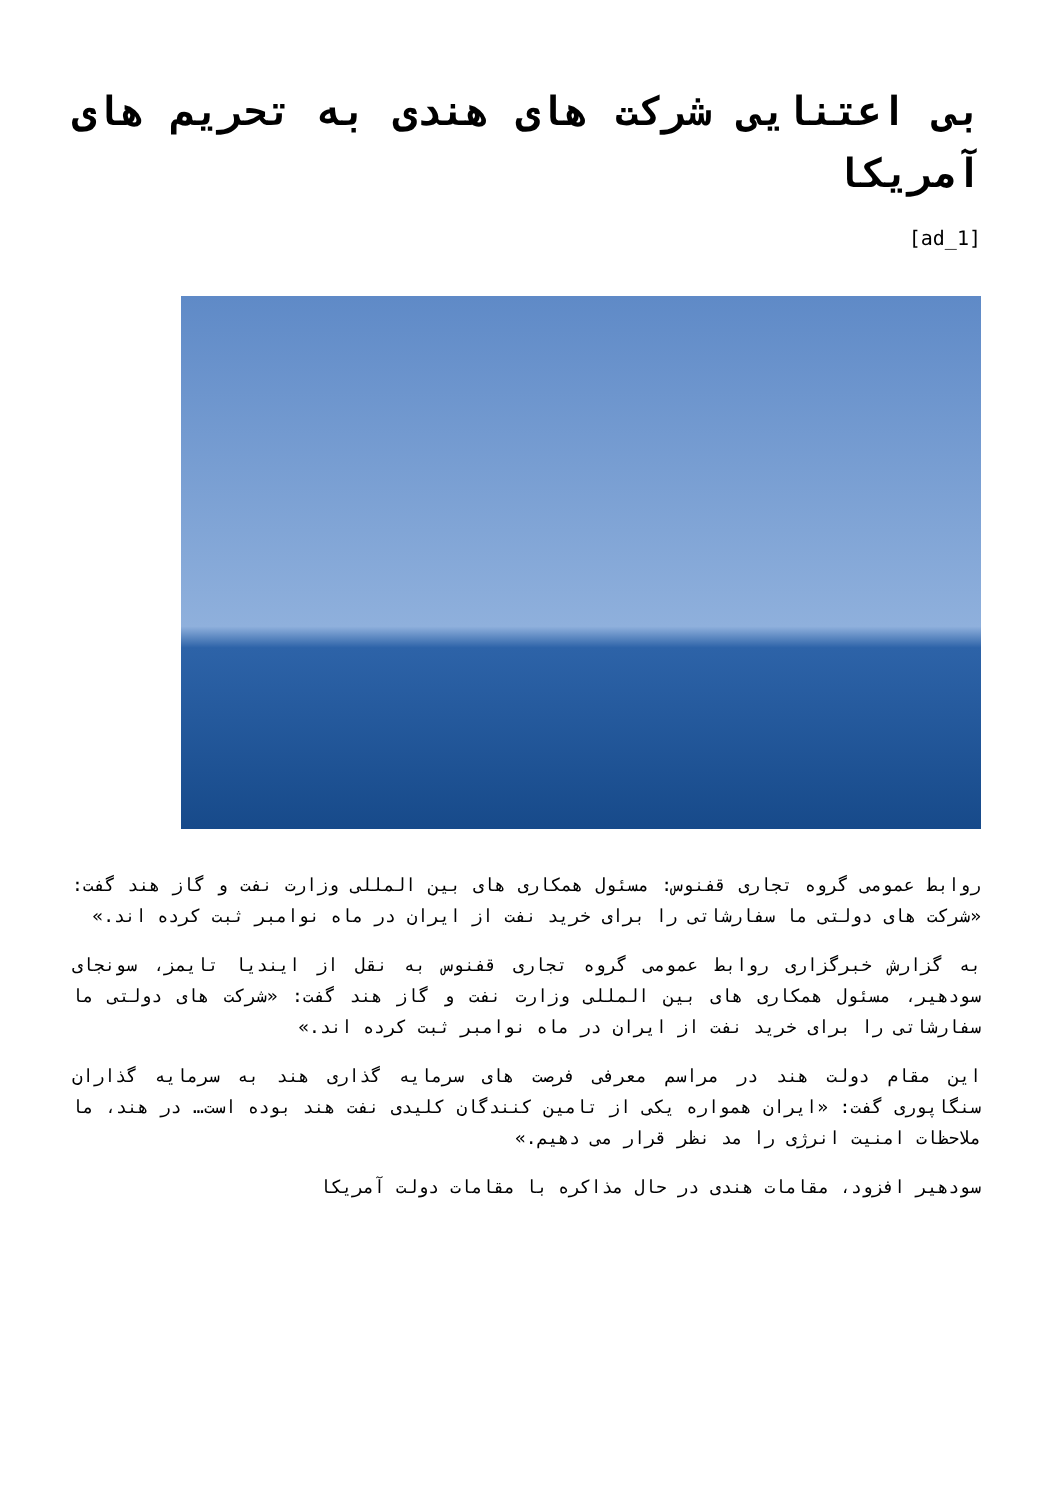بی اعتنایی شرکت های هندی به تحریم های آمریکا
[ad_1]
روابط عمومی گروه تجاری قفنوس: مسئول همکاری های بین المللی وزارت نفت و گاز هند گفت: «شرکت های دولتی ما سفارشاتی را برای خرید نفت از ایران در ماه نوامبر ثبت کرده اند.»
به گزارش خبرگزاری روابط عمومی گروه تجاری قفنوس به نقل از ایندیا تایمز، سونجای سودهیر، مسئول همکاری های بین المللی وزارت نفت و گاز هند گفت: «شرکت های دولتی ما سفارشاتی را برای خرید نفت از ایران در ماه نوامبر ثبت کرده اند.»
این مقام دولت هند در مراسم معرفی فرصت های سرمایه گذاری هند به سرمایه گذاران سنگاپوری گفت: «ایران همواره یکی از تامین کنندگان کلیدی نفت هند بوده است… در هند، ما ملاحظات امنیت انرژی را مد نظر قرار می دهیم.»
سودهیر افزود، مقامات هندی در حال مذاکره با مقامات دولت آمریکا